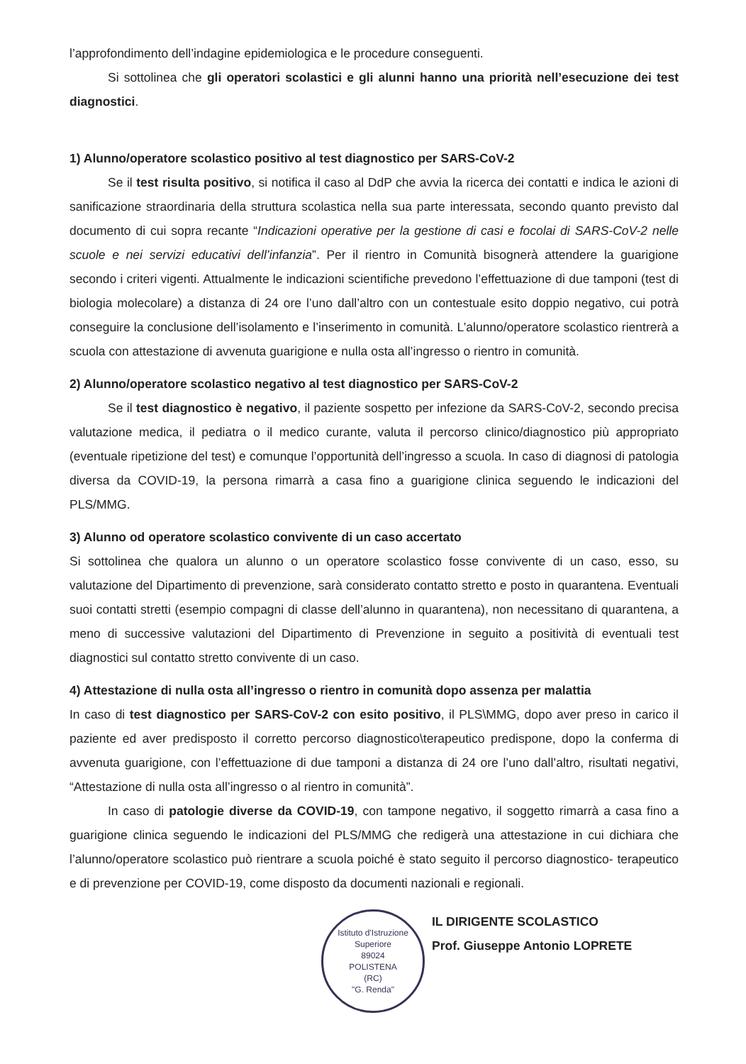l’approfondimento dell’indagine epidemiologica e le procedure conseguenti.
Si sottolinea che gli operatori scolastici e gli alunni hanno una priorità nell’esecuzione dei test diagnostici.
1) Alunno/operatore scolastico positivo al test diagnostico per SARS-CoV-2
Se il test risulta positivo, si notifica il caso al DdP che avvia la ricerca dei contatti e indica le azioni di sanificazione straordinaria della struttura scolastica nella sua parte interessata, secondo quanto previsto dal documento di cui sopra recante “Indicazioni operative per la gestione di casi e focolai di SARS-CoV-2 nelle scuole e nei servizi educativi dell’infanzia”. Per il rientro in Comunità bisognerà attendere la guarigione secondo i criteri vigenti. Attualmente le indicazioni scientifiche prevedono l’effettuazione di due tamponi (test di biologia molecolare) a distanza di 24 ore l’uno dall’altro con un contestuale esito doppio negativo, cui potrà conseguire la conclusione dell’isolamento e l’inserimento in comunità. L’alunno/operatore scolastico rientrerà a scuola con attestazione di avvenuta guarigione e nulla osta all’ingresso o rientro in comunità.
2) Alunno/operatore scolastico negativo al test diagnostico per SARS-CoV-2
Se il test diagnostico è negativo, il paziente sospetto per infezione da SARS-CoV-2, secondo precisa valutazione medica, il pediatra o il medico curante, valuta il percorso clinico/diagnostico più appropriato (eventuale ripetizione del test) e comunque l’opportunità dell’ingresso a scuola. In caso di diagnosi di patologia diversa da COVID-19, la persona rimarrà a casa fino a guarigione clinica seguendo le indicazioni del PLS/MMG.
3) Alunno od operatore scolastico convivente di un caso accertato
Si sottolinea che qualora un alunno o un operatore scolastico fosse convivente di un caso, esso, su valutazione del Dipartimento di prevenzione, sarà considerato contatto stretto e posto in quarantena. Eventuali suoi contatti stretti (esempio compagni di classe dell’alunno in quarantena), non necessitano di quarantena, a meno di successive valutazioni del Dipartimento di Prevenzione in seguito a positività di eventuali test diagnostici sul contatto stretto convivente di un caso.
4) Attestazione di nulla osta all’ingresso o rientro in comunità dopo assenza per malattia
In caso di test diagnostico per SARS-CoV-2 con esito positivo, il PLS\MMG, dopo aver preso in carico il paziente ed aver predisposto il corretto percorso diagnostico\terapeutico predispone, dopo la conferma di avvenuta guarigione, con l’effettuazione di due tamponi a distanza di 24 ore l’uno dall’altro, risultati negativi, “Attestazione di nulla osta all’ingresso o al rientro in comunità”.
In caso di patologie diverse da COVID-19, con tampone negativo, il soggetto rimarrà a casa fino a guarigione clinica seguendo le indicazioni del PLS/MMG che redigerà una attestazione in cui dichiara che l’alunno/operatore scolastico può rientrare a scuola poiché è stato seguito il percorso diagnostico- terapeutico e di prevenzione per COVID-19, come disposto da documenti nazionali e regionali.
Istituto d'Istruzione Superiore
89024
POLISTENA
(RC)
"G. Renda"
IL DIRIGENTE SCOLASTICO
Prof. Giuseppe Antonio LOPRETE